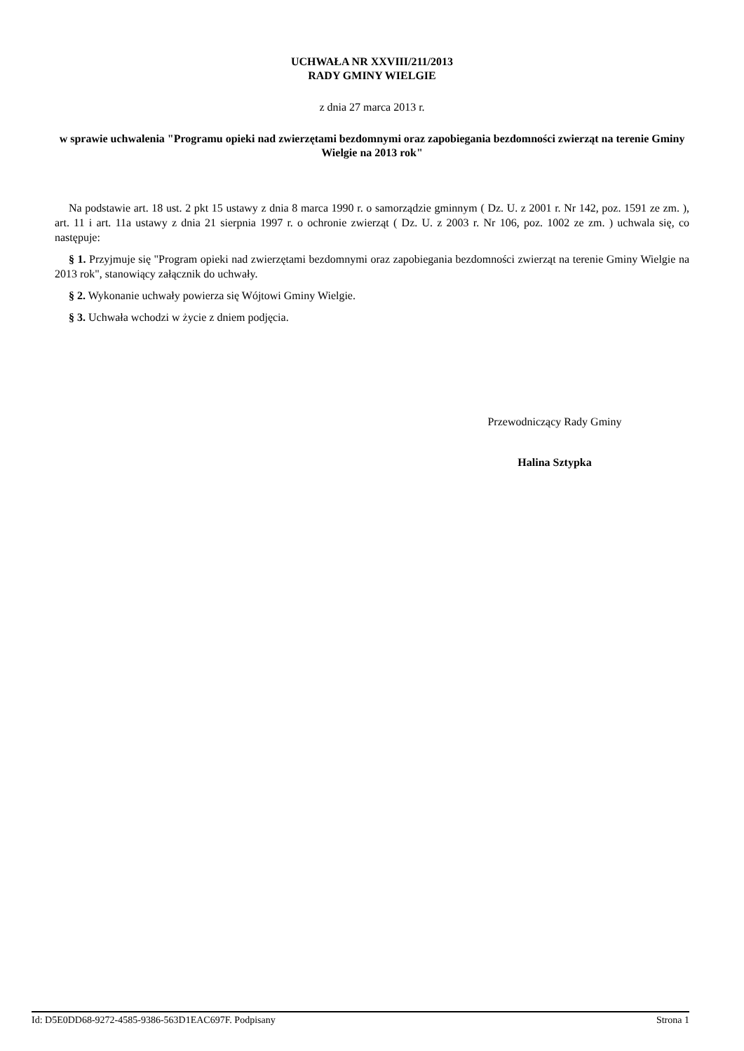UCHWAŁA NR XXVIII/211/2013
RADY GMINY WIELGIE
z dnia 27 marca 2013 r.
w sprawie uchwalenia "Programu opieki nad zwierzętami bezdomnymi oraz zapobiegania bezdomności zwierząt na terenie Gminy Wielgie na 2013 rok"
Na podstawie art. 18 ust. 2 pkt 15 ustawy z dnia 8 marca 1990 r. o samorządzie gminnym ( Dz. U. z 2001 r. Nr 142, poz. 1591 ze zm. ), art. 11 i art. 11a ustawy z dnia 21 sierpnia 1997 r. o ochronie zwierząt ( Dz. U. z 2003 r. Nr 106, poz. 1002 ze zm. ) uchwala się, co następuje:
§ 1. Przyjmuje się "Program opieki nad zwierzętami bezdomnymi oraz zapobiegania bezdomności zwierząt na terenie Gminy Wielgie na 2013 rok", stanowiący załącznik do uchwały.
§ 2. Wykonanie uchwały powierza się Wójtowi Gminy Wielgie.
§ 3. Uchwała wchodzi w życie z dniem podjęcia.
Przewodniczący Rady Gminy
Halina Sztypka
Id: D5E0DD68-9272-4585-9386-563D1EAC697F. Podpisany Strona 1